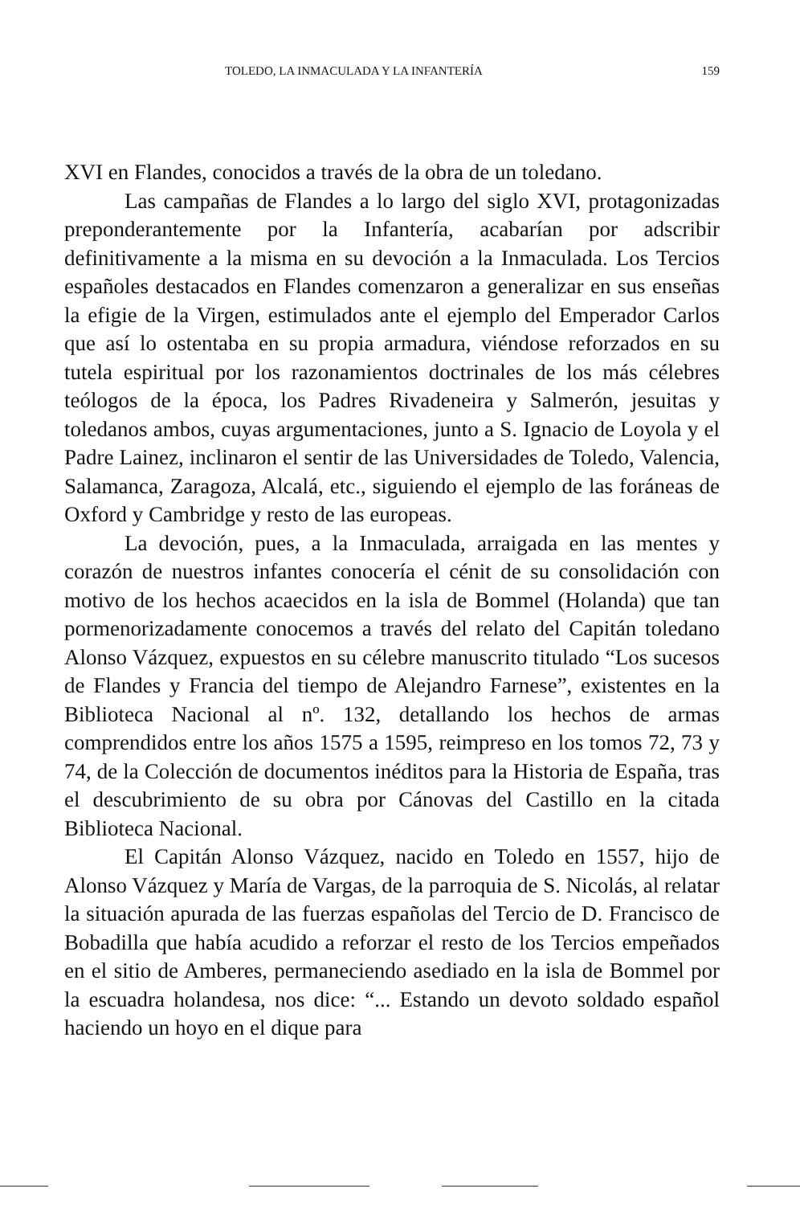TOLEDO, LA INMACULADA Y LA INFANTERÍA 159
XVI en Flandes, conocidos a través de la obra de un toledano.
Las campañas de Flandes a lo largo del siglo XVI, protagonizadas preponderantemente por la Infantería, acabarían por adscribir definitivamente a la misma en su devoción a la Inmaculada. Los Tercios españoles destacados en Flandes comenzaron a generalizar en sus enseñas la efigie de la Virgen, estimulados ante el ejemplo del Emperador Carlos que así lo ostentaba en su propia armadura, viéndose reforzados en su tutela espiritual por los razonamientos doctrinales de los más célebres teólogos de la época, los Padres Rivadeneira y Salmerón, jesuitas y toledanos ambos, cuyas argumentaciones, junto a S. Ignacio de Loyola y el Padre Lainez, inclinaron el sentir de las Universidades de Toledo, Valencia, Salamanca, Zaragoza, Alcalá, etc., siguiendo el ejemplo de las foráneas de Oxford y Cambridge y resto de las europeas.
La devoción, pues, a la Inmaculada, arraigada en las mentes y corazón de nuestros infantes conocería el cénit de su consolidación con motivo de los hechos acaecidos en la isla de Bommel (Holanda) que tan pormenorizadamente conocemos a través del relato del Capitán toledano Alonso Vázquez, expuestos en su célebre manuscrito titulado “Los sucesos de Flandes y Francia del tiempo de Alejandro Farnese”, existentes en la Biblioteca Nacional al nº. 132, detallando los hechos de armas comprendidos entre los años 1575 a 1595, reimpreso en los tomos 72, 73 y 74, de la Colección de documentos inéditos para la Historia de España, tras el descubrimiento de su obra por Cánovas del Castillo en la citada Biblioteca Nacional.
El Capitán Alonso Vázquez, nacido en Toledo en 1557, hijo de Alonso Vázquez y María de Vargas, de la parroquia de S. Nicolás, al relatar la situación apurada de las fuerzas españolas del Tercio de D. Francisco de Bobadilla que había acudido a reforzar el resto de los Tercios empeñados en el sitio de Amberes, permaneciendo asediado en la isla de Bommel por la escuadra holandesa, nos dice: “... Estando un devoto soldado español haciendo un hoyo en el dique para